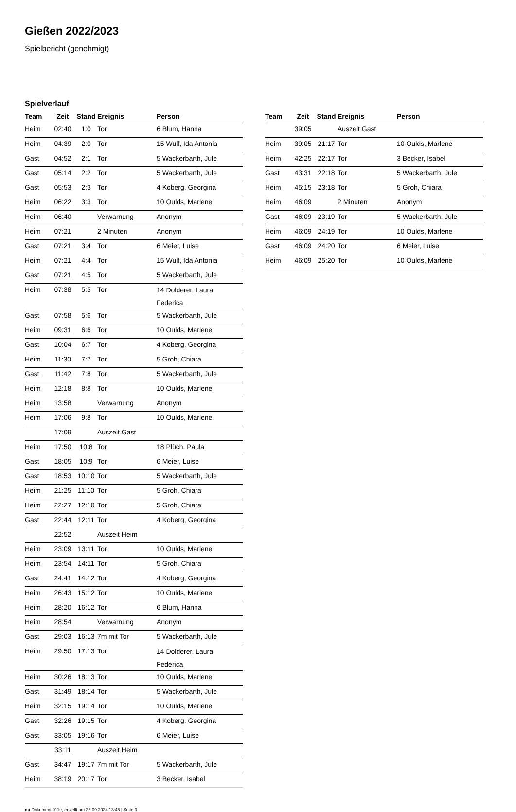Gießen 2022/2023
Spielbericht (genehmigt)
Spielverlauf
| Team | Zeit | Stand | Ereignis | Person |
| --- | --- | --- | --- | --- |
| Heim | 02:40 | 1:0 | Tor | 6 Blum, Hanna |
| Heim | 04:39 | 2:0 | Tor | 15 Wulf, Ida Antonia |
| Gast | 04:52 | 2:1 | Tor | 5 Wackerbarth, Jule |
| Gast | 05:14 | 2:2 | Tor | 5 Wackerbarth, Jule |
| Gast | 05:53 | 2:3 | Tor | 4 Koberg, Georgina |
| Heim | 06:22 | 3:3 | Tor | 10 Oulds, Marlene |
| Heim | 06:40 | | Verwarnung | Anonym |
| Heim | 07:21 | | 2 Minuten | Anonym |
| Gast | 07:21 | 3:4 | Tor | 6 Meier, Luise |
| Heim | 07:21 | 4:4 | Tor | 15 Wulf, Ida Antonia |
| Gast | 07:21 | 4:5 | Tor | 5 Wackerbarth, Jule |
| Heim | 07:38 | 5:5 | Tor | 14 Dolderer, Laura Federica |
| Gast | 07:58 | 5:6 | Tor | 5 Wackerbarth, Jule |
| Heim | 09:31 | 6:6 | Tor | 10 Oulds, Marlene |
| Gast | 10:04 | 6:7 | Tor | 4 Koberg, Georgina |
| Heim | 11:30 | 7:7 | Tor | 5 Groh, Chiara |
| Gast | 11:42 | 7:8 | Tor | 5 Wackerbarth, Jule |
| Heim | 12:18 | 8:8 | Tor | 10 Oulds, Marlene |
| Heim | 13:58 | | Verwarnung | Anonym |
| Heim | 17:06 | 9:8 | Tor | 10 Oulds, Marlene |
| | 17:09 | | Auszeit Gast | |
| Heim | 17:50 | 10:8 | Tor | 18 Plüch, Paula |
| Gast | 18:05 | 10:9 | Tor | 6 Meier, Luise |
| Gast | 18:53 | 10:10 | Tor | 5 Wackerbarth, Jule |
| Heim | 21:25 | 11:10 | Tor | 5 Groh, Chiara |
| Heim | 22:27 | 12:10 | Tor | 5 Groh, Chiara |
| Gast | 22:44 | 12:11 | Tor | 4 Koberg, Georgina |
| | 22:52 | | Auszeit Heim | |
| Heim | 23:09 | 13:11 | Tor | 10 Oulds, Marlene |
| Heim | 23:54 | 14:11 | Tor | 5 Groh, Chiara |
| Gast | 24:41 | 14:12 | Tor | 4 Koberg, Georgina |
| Heim | 26:43 | 15:12 | Tor | 10 Oulds, Marlene |
| Heim | 28:20 | 16:12 | Tor | 6 Blum, Hanna |
| Heim | 28:54 | | Verwarnung | Anonym |
| Gast | 29:03 | 16:13 | 7m mit Tor | 5 Wackerbarth, Jule |
| Heim | 29:50 | 17:13 | Tor | 14 Dolderer, Laura Federica |
| Heim | 30:26 | 18:13 | Tor | 10 Oulds, Marlene |
| Gast | 31:49 | 18:14 | Tor | 5 Wackerbarth, Jule |
| Heim | 32:15 | 19:14 | Tor | 10 Oulds, Marlene |
| Gast | 32:26 | 19:15 | Tor | 4 Koberg, Georgina |
| Gast | 33:05 | 19:16 | Tor | 6 Meier, Luise |
| | 33:11 | | Auszeit Heim | |
| Gast | 34:47 | 19:17 | 7m mit Tor | 5 Wackerbarth, Jule |
| Heim | 38:19 | 20:17 | Tor | 3 Becker, Isabel |
| Team | Zeit | Stand | Ereignis | Person |
| --- | --- | --- | --- | --- |
| | 39:05 | | Auszeit Gast | |
| Heim | 39:05 | 21:17 | Tor | 10 Oulds, Marlene |
| Heim | 42:25 | 22:17 | Tor | 3 Becker, Isabel |
| Gast | 43:31 | 22:18 | Tor | 5 Wackerbarth, Jule |
| Heim | 45:15 | 23:18 | Tor | 5 Groh, Chiara |
| Heim | 46:09 | | 2 Minuten | Anonym |
| Gast | 46:09 | 23:19 | Tor | 5 Wackerbarth, Jule |
| Heim | 46:09 | 24:19 | Tor | 10 Oulds, Marlene |
| Gast | 46:09 | 24:20 | Tor | 6 Meier, Luise |
| Heim | 46:09 | 25:20 | Tor | 10 Oulds, Marlene |
nu.Dokument 011e, erstellt am 28.09.2024 13:45 | Seite 3